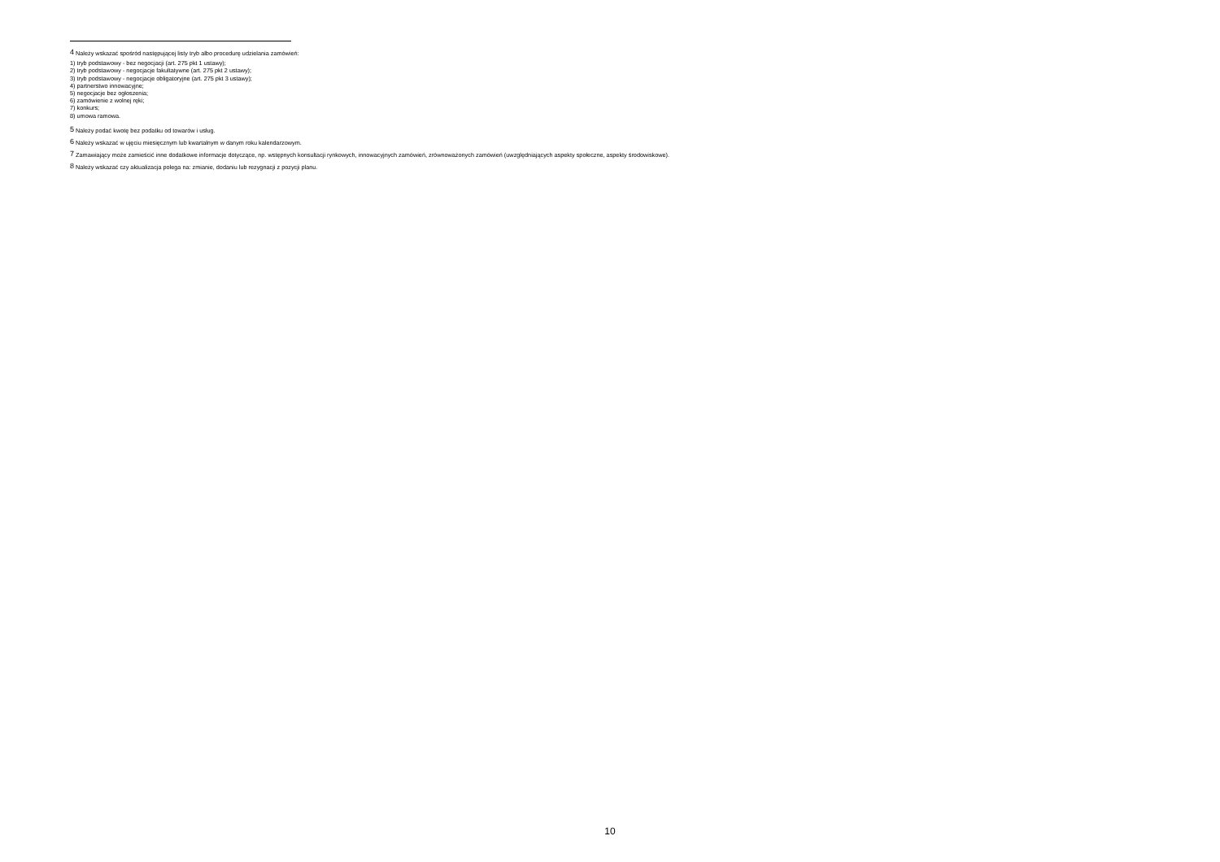<sup>4</sup> Należy wskazać spośród następującej listy tryb albo procedurę udzielania zamówień:
1) tryb podstawowy - bez negocjacji (art. 275 pkt 1 ustawy);
2) tryb podstawowy - negocjacje fakultatywne (art. 275 pkt 2 ustawy);
3) tryb podstawowy - negocjacje obligatoryjne (art. 275 pkt 3 ustawy);
4) partnerstwo innowacyjne;
5) negocjacje bez ogłoszenia;
6) zamówienie z wolnej ręki;
7) konkurs;
8) umowa ramowa.
<sup>5</sup> Należy podać kwotę bez podatku od towarów i usług.
<sup>6</sup> Należy wskazać w ujęciu miesięcznym lub kwartalnym w danym roku kalendarzowym.
<sup>7</sup> Zamawiający może zamieścić inne dodatkowe informacje dotyczące, np. wstępnych konsultacji rynkowych, innowacyjnych zamówień, zrównoważonych zamówień (uwzględniających aspekty społeczne, aspekty środowiskowe).
<sup>8</sup> Należy wskazać czy aktualizacja polega na: zmianie, dodaniu lub rezygnacji z pozycji planu.
10